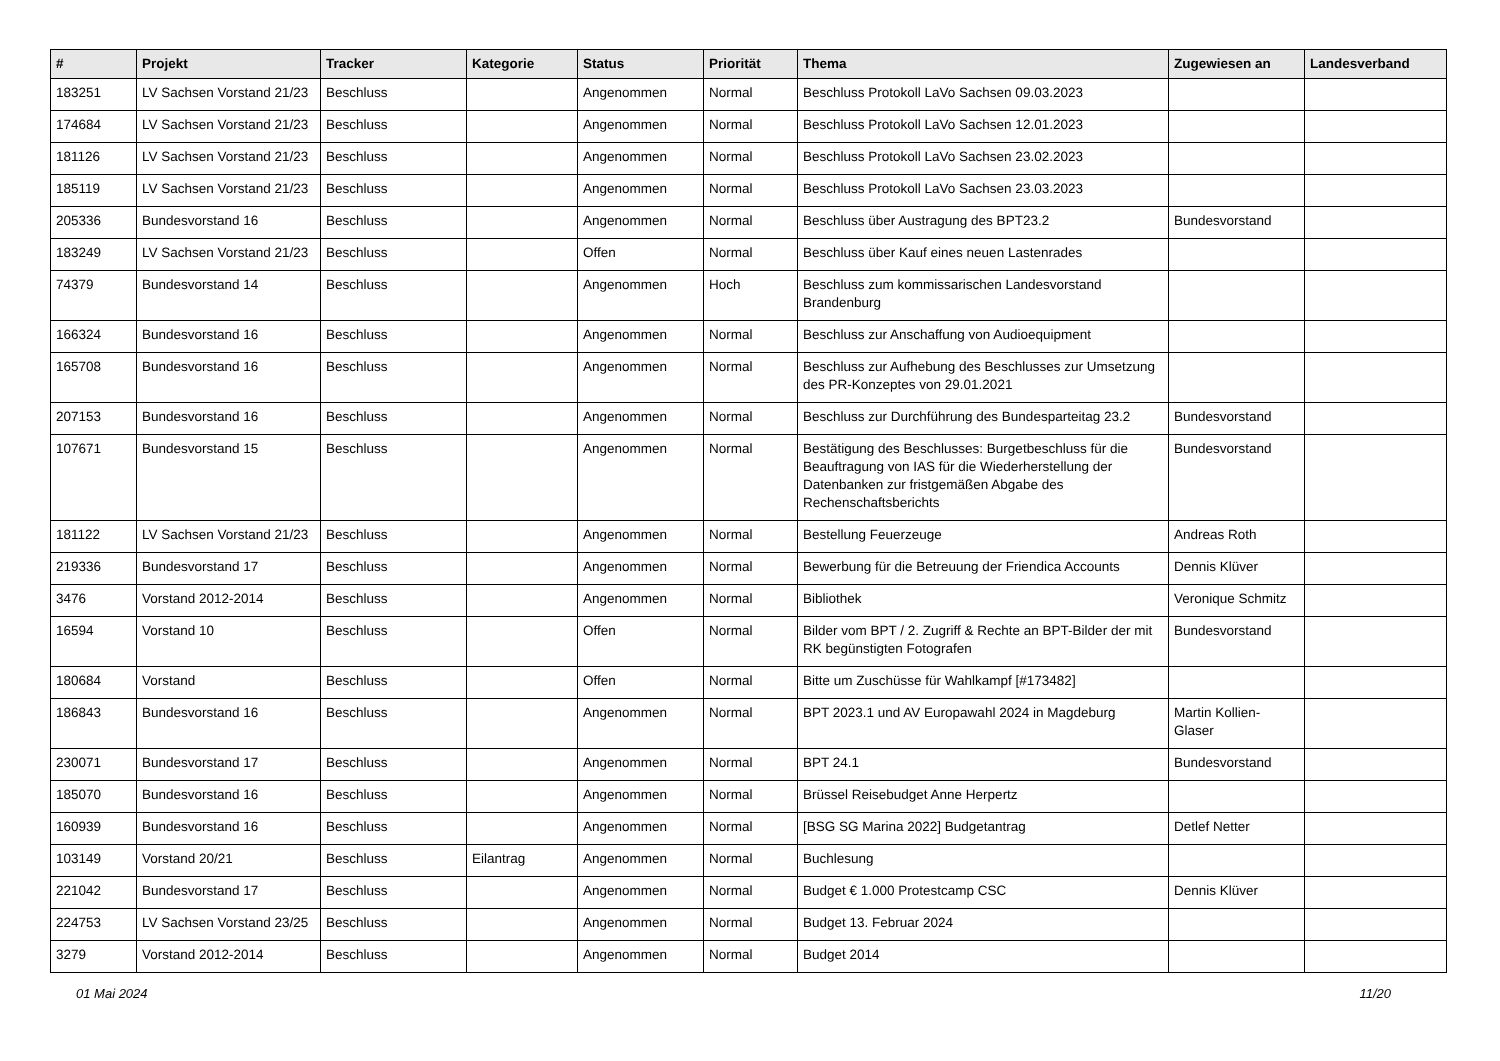| # | Projekt | Tracker | Kategorie | Status | Priorität | Thema | Zugewiesen an | Landesverband |
| --- | --- | --- | --- | --- | --- | --- | --- | --- |
| 183251 | LV Sachsen Vorstand 21/23 | Beschluss | | Angenommen | Normal | Beschluss Protokoll LaVo Sachsen 09.03.2023 | | |
| 174684 | LV Sachsen Vorstand 21/23 | Beschluss | | Angenommen | Normal | Beschluss Protokoll LaVo Sachsen 12.01.2023 | | |
| 181126 | LV Sachsen Vorstand 21/23 | Beschluss | | Angenommen | Normal | Beschluss Protokoll LaVo Sachsen 23.02.2023 | | |
| 185119 | LV Sachsen Vorstand 21/23 | Beschluss | | Angenommen | Normal | Beschluss Protokoll LaVo Sachsen 23.03.2023 | | |
| 205336 | Bundesvorstand 16 | Beschluss | | Angenommen | Normal | Beschluss über Austragung des BPT23.2 | Bundesvorstand | |
| 183249 | LV Sachsen Vorstand 21/23 | Beschluss | | Offen | Normal | Beschluss über Kauf eines neuen Lastenrades | | |
| 74379 | Bundesvorstand 14 | Beschluss | | Angenommen | Hoch | Beschluss zum kommissarischen Landesvorstand Brandenburg | | |
| 166324 | Bundesvorstand 16 | Beschluss | | Angenommen | Normal | Beschluss zur Anschaffung von Audioequipment | | |
| 165708 | Bundesvorstand 16 | Beschluss | | Angenommen | Normal | Beschluss zur Aufhebung des Beschlusses zur Umsetzung des PR-Konzeptes von 29.01.2021 | | |
| 207153 | Bundesvorstand 16 | Beschluss | | Angenommen | Normal | Beschluss zur Durchführung des Bundesparteitag 23.2 | Bundesvorstand | |
| 107671 | Bundesvorstand 15 | Beschluss | | Angenommen | Normal | Bestätigung des Beschlusses: Burgetbeschluss für die Beauftragung von IAS für die Wiederherstellung der Datenbanken zur fristgemäßen Abgabe des Rechenschaftsberichts | Bundesvorstand | |
| 181122 | LV Sachsen Vorstand 21/23 | Beschluss | | Angenommen | Normal | Bestellung Feuerzeuge | Andreas Roth | |
| 219336 | Bundesvorstand 17 | Beschluss | | Angenommen | Normal | Bewerbung für die Betreuung der Friendica Accounts | Dennis Klüver | |
| 3476 | Vorstand 2012-2014 | Beschluss | | Angenommen | Normal | Bibliothek | Veronique Schmitz | |
| 16594 | Vorstand 10 | Beschluss | | Offen | Normal | Bilder vom BPT / 2. Zugriff & Rechte an BPT-Bilder der mit RK begünstigten Fotografen | Bundesvorstand | |
| 180684 | Vorstand | Beschluss | | Offen | Normal | Bitte um Zuschüsse für Wahlkampf [#173482] | | |
| 186843 | Bundesvorstand 16 | Beschluss | | Angenommen | Normal | BPT 2023.1 und AV Europawahl 2024 in Magdeburg | Martin Kollien-Glaser | |
| 230071 | Bundesvorstand 17 | Beschluss | | Angenommen | Normal | BPT 24.1 | Bundesvorstand | |
| 185070 | Bundesvorstand 16 | Beschluss | | Angenommen | Normal | Brüssel Reisebudget Anne Herpertz | | |
| 160939 | Bundesvorstand 16 | Beschluss | | Angenommen | Normal | [BSG SG Marina 2022] Budgetantrag | Detlef Netter | |
| 103149 | Vorstand 20/21 | Beschluss | Eilantrag | Angenommen | Normal | Buchlesung | | |
| 221042 | Bundesvorstand 17 | Beschluss | | Angenommen | Normal | Budget € 1.000 Protestcamp CSC | Dennis Klüver | |
| 224753 | LV Sachsen Vorstand 23/25 | Beschluss | | Angenommen | Normal | Budget 13. Februar 2024 | | |
| 3279 | Vorstand 2012-2014 | Beschluss | | Angenommen | Normal | Budget 2014 | | |
01 Mai 2024 11/20